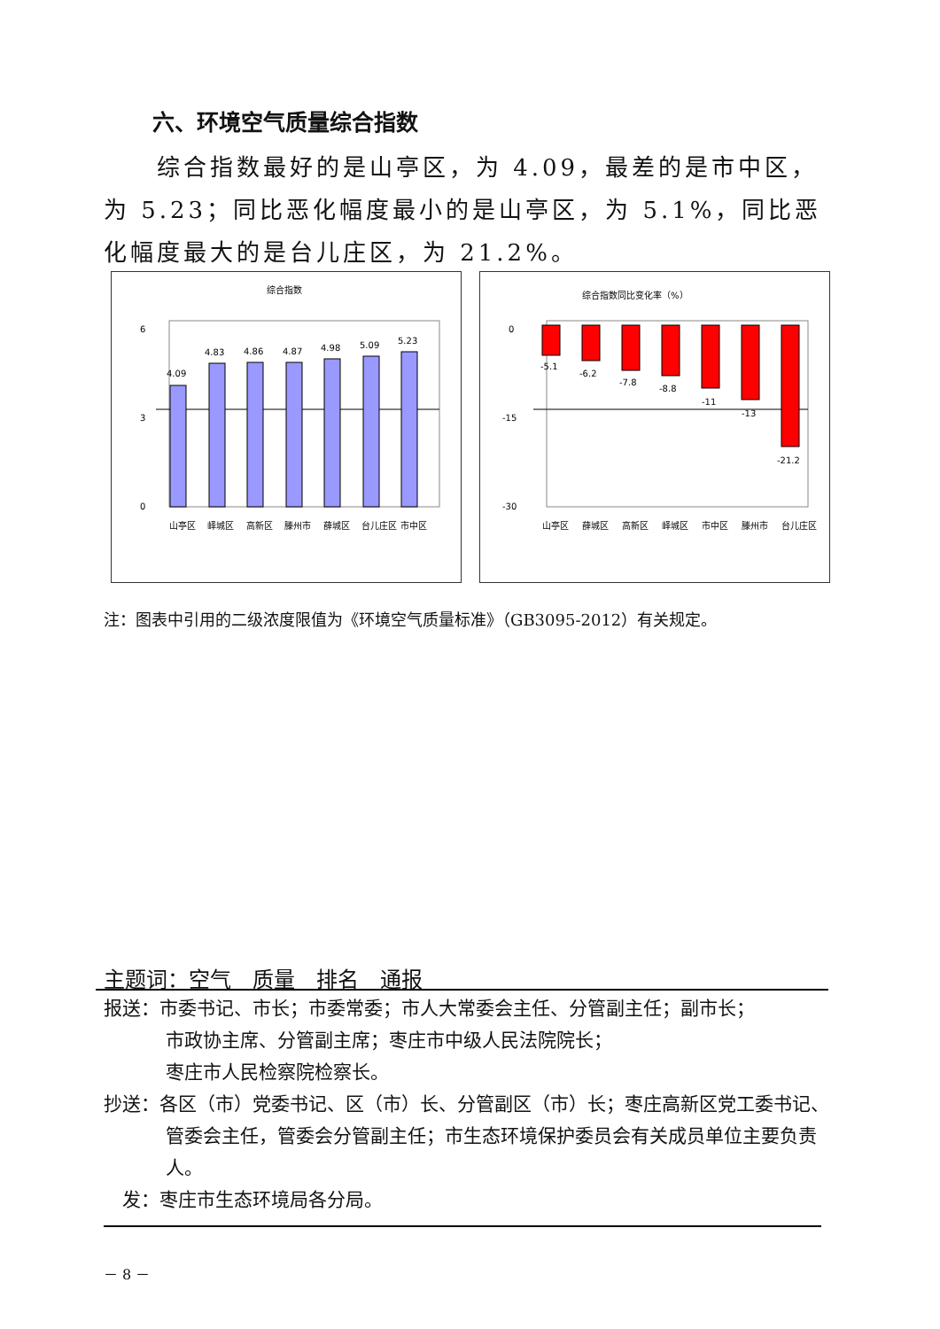六、环境空气质量综合指数
综合指数最好的是山亭区，为 4.09，最差的是市中区，为 5.23；同比恶化幅度最小的是山亭区，为 5.1%，同比恶化幅度最大的是台儿庄区，为 21.2%。
综合指数
6
3
0
4.09
4.83
4.86
4.87
4.98
5.09
5.23
山亭区
峄城区
高新区
滕州市
薛城区
台儿庄区
市中区
综合指数同比变化率（%）
0
-15
-30
-5.1
-6.2
-7.8
-8.8
-11
-13
-21.2
山亭区
薛城区
高新区
峄城区
市中区
滕州市
台儿庄区
注：图表中引用的二级浓度限值为《环境空气质量标准》（GB3095-2012）有关规定。
主题词：空气　质量　排名　通报
报送：市委书记、市长；市委常委；市人大常委会主任、分管副主任；副市长；
市政协主席、分管副主席；枣庄市中级人民法院院长；
枣庄市人民检察院检察长。
抄送：各区（市）党委书记、区（市）长、分管副区（市）长；枣庄高新区党工委书记、管委会主任，管委会分管副主任；市生态环境保护委员会有关成员单位主要负责人。
　发：枣庄市生态环境局各分局。
－ 8 －